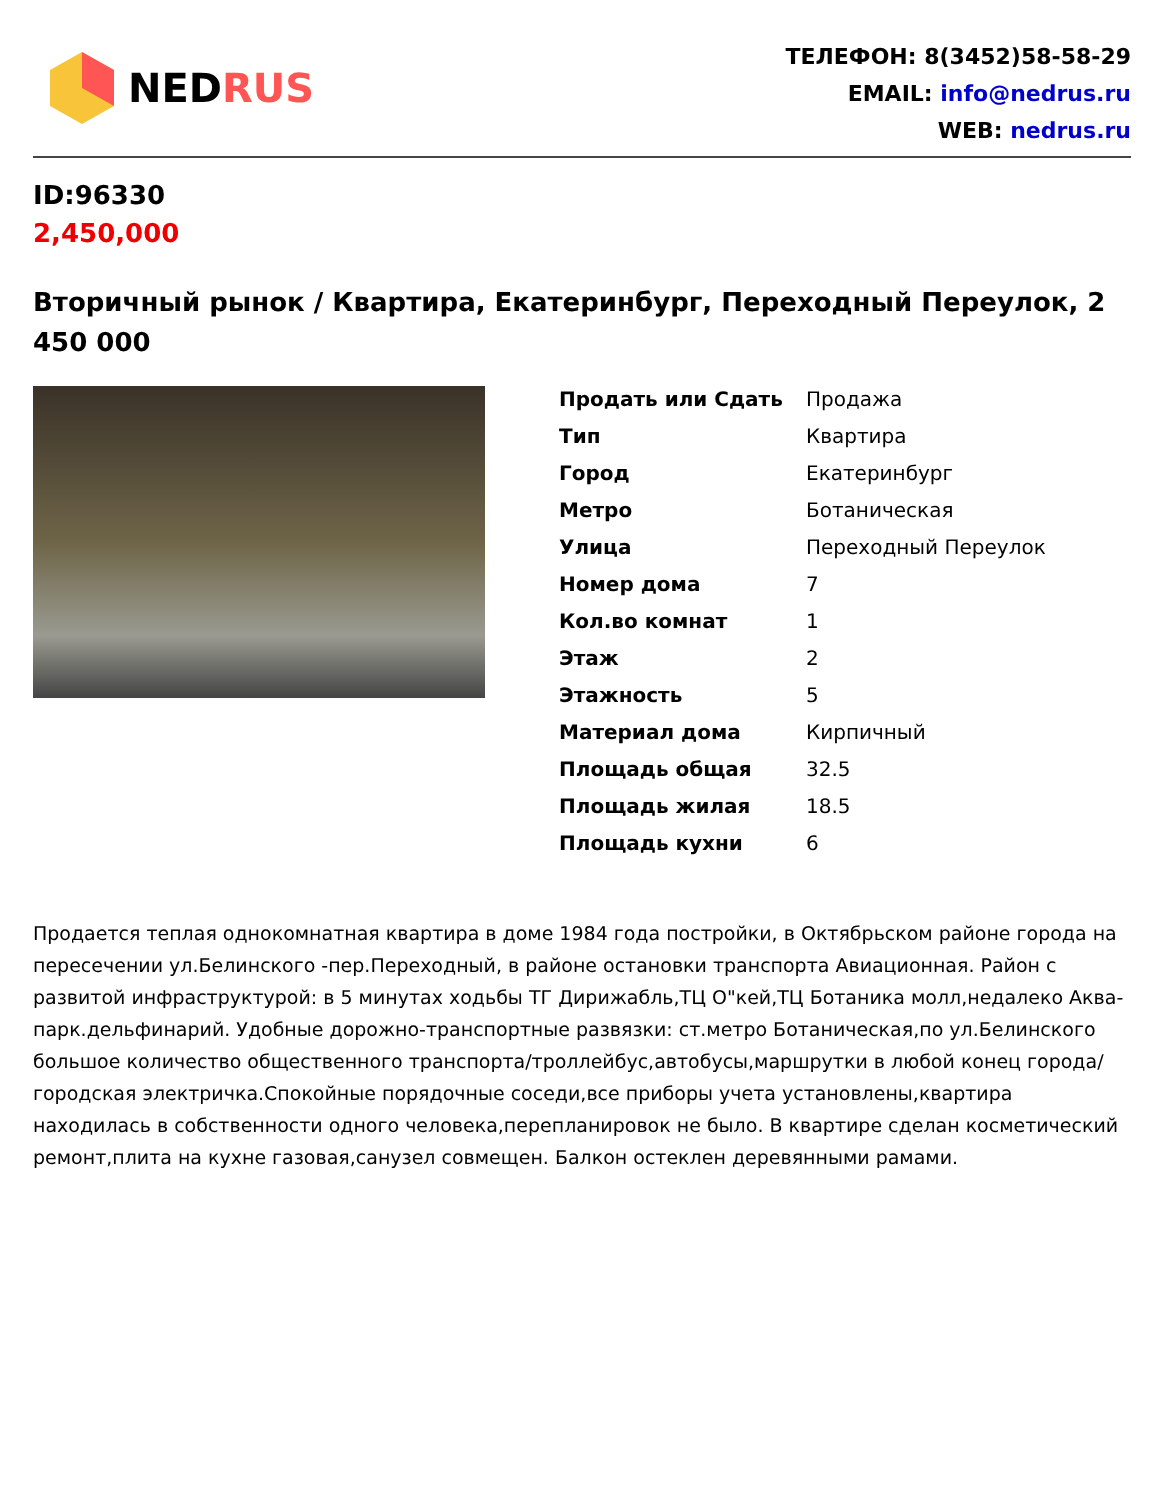NEDRUS
ТЕЛЕФОН: 8(3452)58-58-29
EMAIL: info@nedrus.ru
WEB: nedrus.ru
ID:96330
2,450,000
Вторичный рынок / Квартира, Екатеринбург, Переходный Переулок, 2 450 000
| Продать или Сдать | Продажа |
| Тип | Квартира |
| Город | Екатеринбург |
| Метро | Ботаническая |
| Улица | Переходный Переулок |
| Номер дома | 7 |
| Кол.во комнат | 1 |
| Этаж | 2 |
| Этажность | 5 |
| Материал дома | Кирпичный |
| Площадь общая | 32.5 |
| Площадь жилая | 18.5 |
| Площадь кухни | 6 |
Продается теплая однокомнатная квартира в доме 1984 года постройки, в Октябрьском районе города на пересечении ул.Белинского -пер.Переходный, в районе остановки транспорта Авиационная. Район с развитой инфраструктурой: в 5 минутах ходьбы ТГ Дирижабль,ТЦ О"кей,ТЦ Ботаника молл,недалеко Аква-парк.дельфинарий. Удобные дорожно-транспортные развязки: ст.метро Ботаническая,по ул.Белинского большое количество общественного транспорта/троллейбус,автобусы,маршрутки в любой конец города/ городская электричка.Спокойные порядочные соседи,все приборы учета установлены,квартира находилась в собственности одного человека,перепланировок не было. В квартире сделан косметический ремонт,плита на кухне газовая,санузел совмещен. Балкон остеклен деревянными рамами.